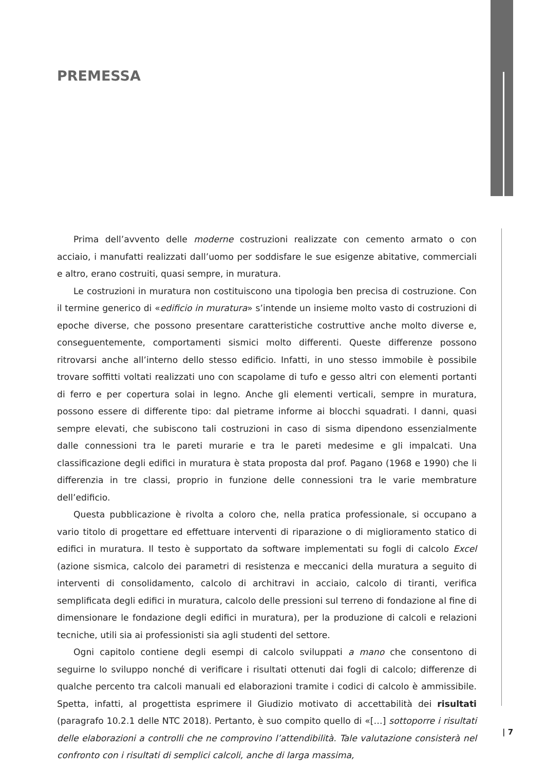PREMESSA
Prima dell’avvento delle moderne costruzioni realizzate con cemento armato o con acciaio, i manufatti realizzati dall’uomo per soddisfare le sue esigenze abitative, commerciali e altro, erano costruiti, quasi sempre, in muratura.
Le costruzioni in muratura non costituiscono una tipologia ben precisa di costruzione. Con il termine generico di «edificio in muratura» s’intende un insieme molto vasto di costruzioni di epoche diverse, che possono presentare caratteristiche costruttive anche molto diverse e, conseguentemente, comportamenti sismici molto differenti. Queste differenze possono ritrovarsi anche all’interno dello stesso edificio. Infatti, in uno stesso immobile è possibile trovare soffitti voltati realizzati uno con scapolame di tufo e gesso altri con elementi portanti di ferro e per copertura solai in legno. Anche gli elementi verticali, sempre in muratura, possono essere di differente tipo: dal pietrame informe ai blocchi squadrati. I danni, quasi sempre elevati, che subiscono tali costruzioni in caso di sisma dipendono essenzialmente dalle connessioni tra le pareti murarie e tra le pareti medesime e gli impalcati. Una classificazione degli edifici in muratura è stata proposta dal prof. Pagano (1968 e 1990) che li differenzia in tre classi, proprio in funzione delle connessioni tra le varie membrature dell’edificio.
Questa pubblicazione è rivolta a coloro che, nella pratica professionale, si occupano a vario titolo di progettare ed effettuare interventi di riparazione o di miglioramento statico di edifici in muratura. Il testo è supportato da software implementati su fogli di calcolo Excel (azione sismica, calcolo dei parametri di resistenza e meccanici della muratura a seguito di interventi di consolidamento, calcolo di architravi in acciaio, calcolo di tiranti, verifica semplificata degli edifici in muratura, calcolo delle pressioni sul terreno di fondazione al fine di dimensionare le fondazione degli edifici in muratura), per la produzione di calcoli e relazioni tecniche, utili sia ai professionisti sia agli studenti del settore.
Ogni capitolo contiene degli esempi di calcolo sviluppati a mano che consentono di seguirne lo sviluppo nonché di verificare i risultati ottenuti dai fogli di calcolo; differenze di qualche percento tra calcoli manuali ed elaborazioni tramite i codici di calcolo è ammissibile. Spetta, infatti, al progettista esprimere il Giudizio motivato di accettabilità dei risultati (paragrafo 10.2.1 delle NTC 2018). Pertanto, è suo compito quello di «[…] sottoporre i risultati delle elaborazioni a controlli che ne comprovino l’attendibilità. Tale valutazione consisterà nel confronto con i risultati di semplici calcoli, anche di larga massima,
| 7